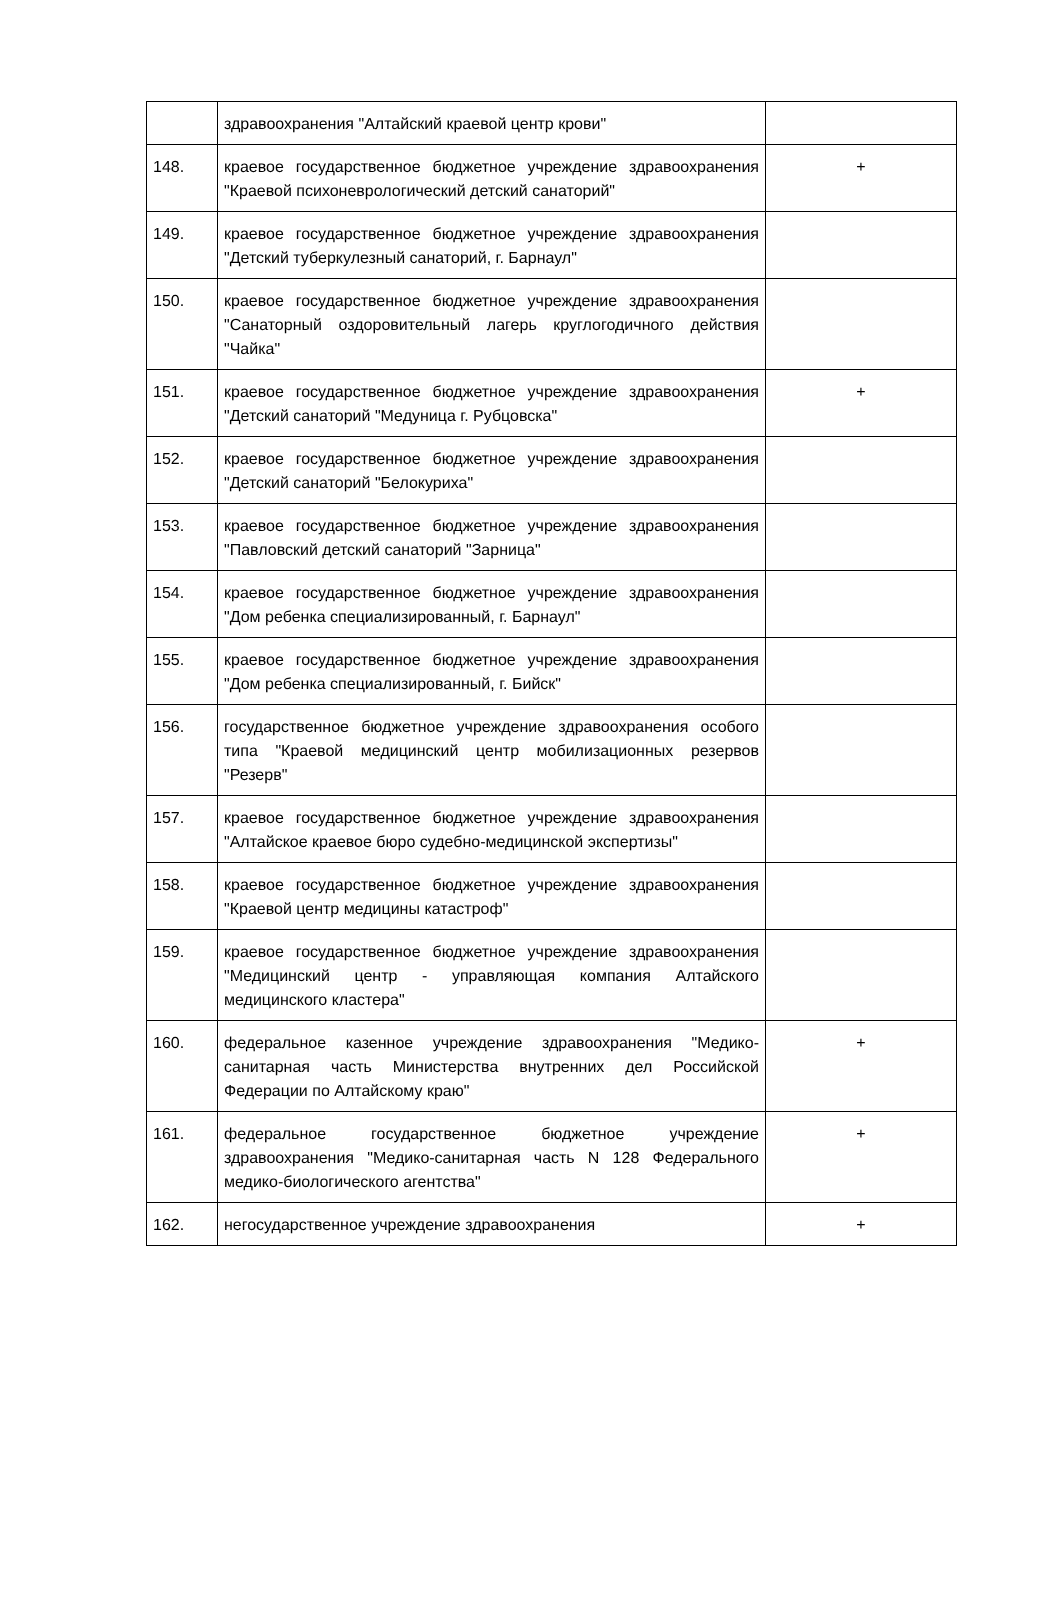| | здравоохранения "Алтайский краевой центр крови" | |
| 148. | краевое государственное бюджетное учреждение здравоохранения "Краевой психоневрологический детский санаторий" | + |
| 149. | краевое государственное бюджетное учреждение здравоохранения "Детский туберкулезный санаторий, г. Барнаул" | |
| 150. | краевое государственное бюджетное учреждение здравоохранения "Санаторный оздоровительный лагерь круглогодичного действия "Чайка" | |
| 151. | краевое государственное бюджетное учреждение здравоохранения "Детский санаторий "Медуница г. Рубцовска" | + |
| 152. | краевое государственное бюджетное учреждение здравоохранения "Детский санаторий "Белокуриха" | |
| 153. | краевое государственное бюджетное учреждение здравоохранения "Павловский детский санаторий "Зарница" | |
| 154. | краевое государственное бюджетное учреждение здравоохранения "Дом ребенка специализированный, г. Барнаул" | |
| 155. | краевое государственное бюджетное учреждение здравоохранения "Дом ребенка специализированный, г. Бийск" | |
| 156. | государственное бюджетное учреждение здравоохранения особого типа "Краевой медицинский центр мобилизационных резервов "Резерв" | |
| 157. | краевое государственное бюджетное учреждение здравоохранения "Алтайское краевое бюро судебно-медицинской экспертизы" | |
| 158. | краевое государственное бюджетное учреждение здравоохранения "Краевой центр медицины катастроф" | |
| 159. | краевое государственное бюджетное учреждение здравоохранения "Медицинский центр - управляющая компания Алтайского медицинского кластера" | |
| 160. | федеральное казенное учреждение здравоохранения "Медико-санитарная часть Министерства внутренних дел Российской Федерации по Алтайскому краю" | + |
| 161. | федеральное государственное бюджетное учреждение здравоохранения "Медико-санитарная часть N 128 Федерального медико-биологического агентства" | + |
| 162. | негосударственное учреждение здравоохранения | + |